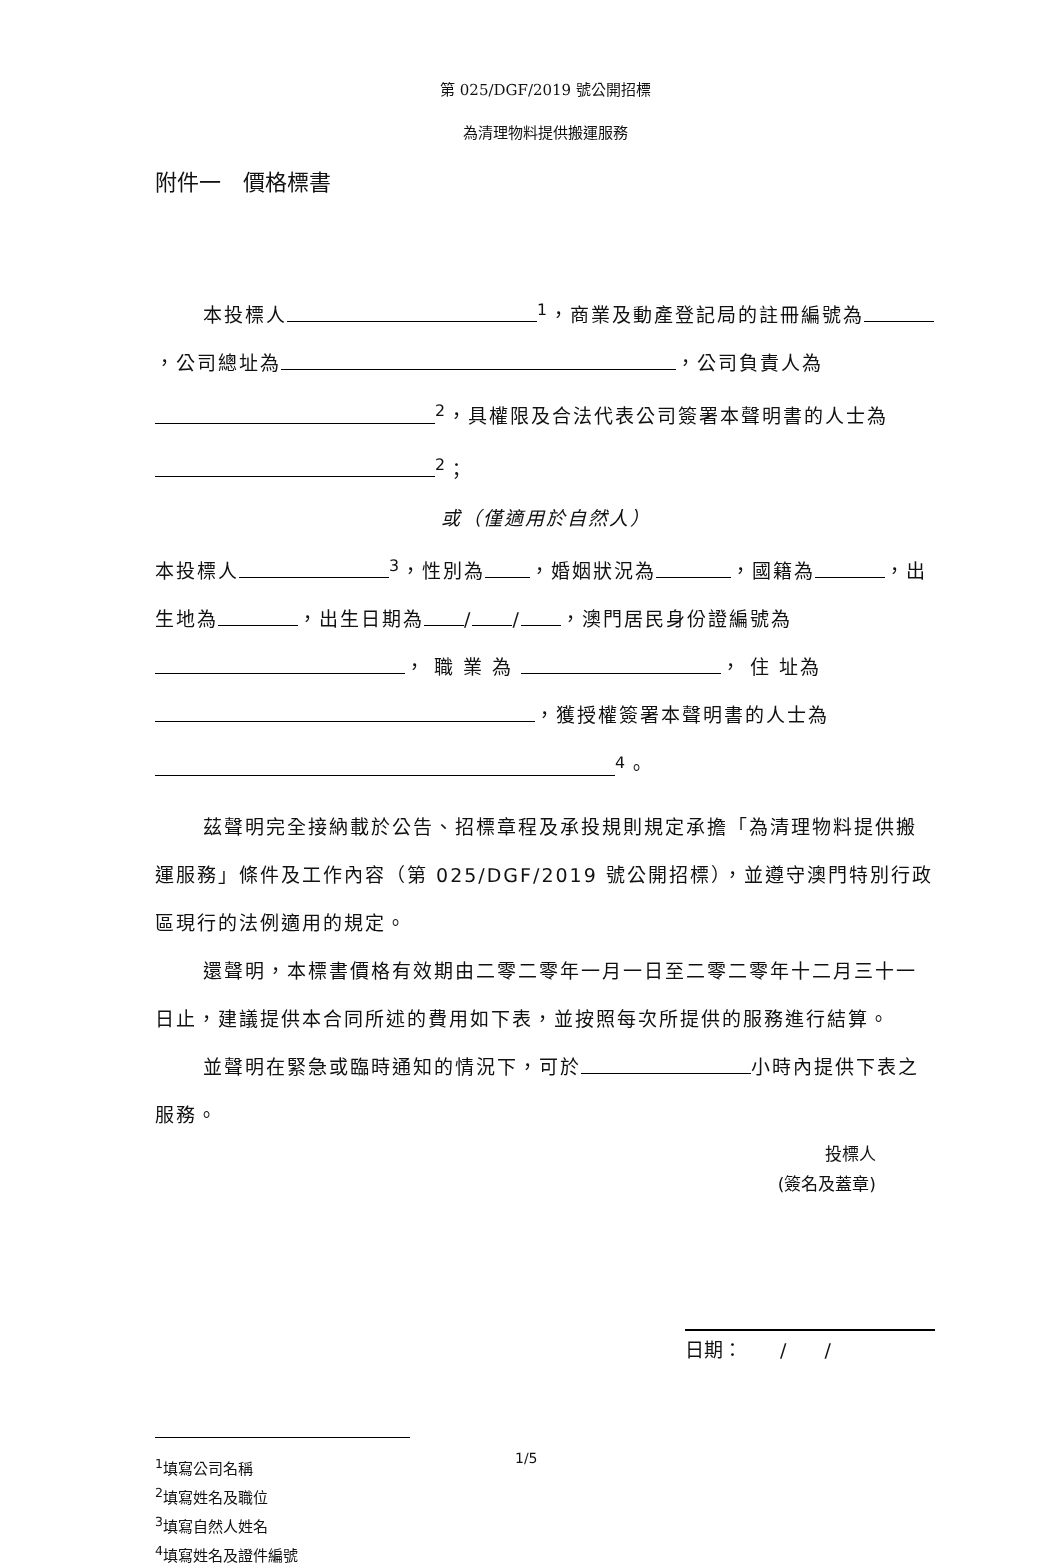第 025/DGF/2019 號公開招標
為清理物料提供搬運服務
附件一　價格標書
本投標人<sup>1</sup>，商業及動產登記局的註冊編號為 ，公司總址為 ，公司負責人為<sup>2</sup>，具權限及合法代表公司簽署本聲明書的人士為<sup>2</sup>；
或（僅適用於自然人）
本投標人<sup>3</sup>，性別為 ，婚姻狀況為 ，國籍為 ，出生地為 ，出生日期為 / / ，澳門居民身份證編號為 ， 職 業 為 ， 住 址為 ，獲授權簽署本聲明書的人士為<sup>4</sup>。
茲聲明完全接納載於公告、招標章程及承投規則規定承擔「為清理物料提供搬運服務」條件及工作內容（第 025/DGF/2019 號公開招標），並遵守澳門特別行政區現行的法例適用的規定。
還聲明，本標書價格有效期由二零二零年一月一日至二零二零年十二月三十一日止，建議提供本合同所述的費用如下表，並按照每次所提供的服務進行結算。
並聲明在緊急或臨時通知的情況下，可於 小時內提供下表之服務。
投標人
(簽名及蓋章)
日期：　　/　　/
<sup>1</sup> 填寫公司名稱
<sup>2</sup> 填寫姓名及職位
<sup>3</sup> 填寫自然人姓名
<sup>4</sup> 填寫姓名及證件編號
1/5